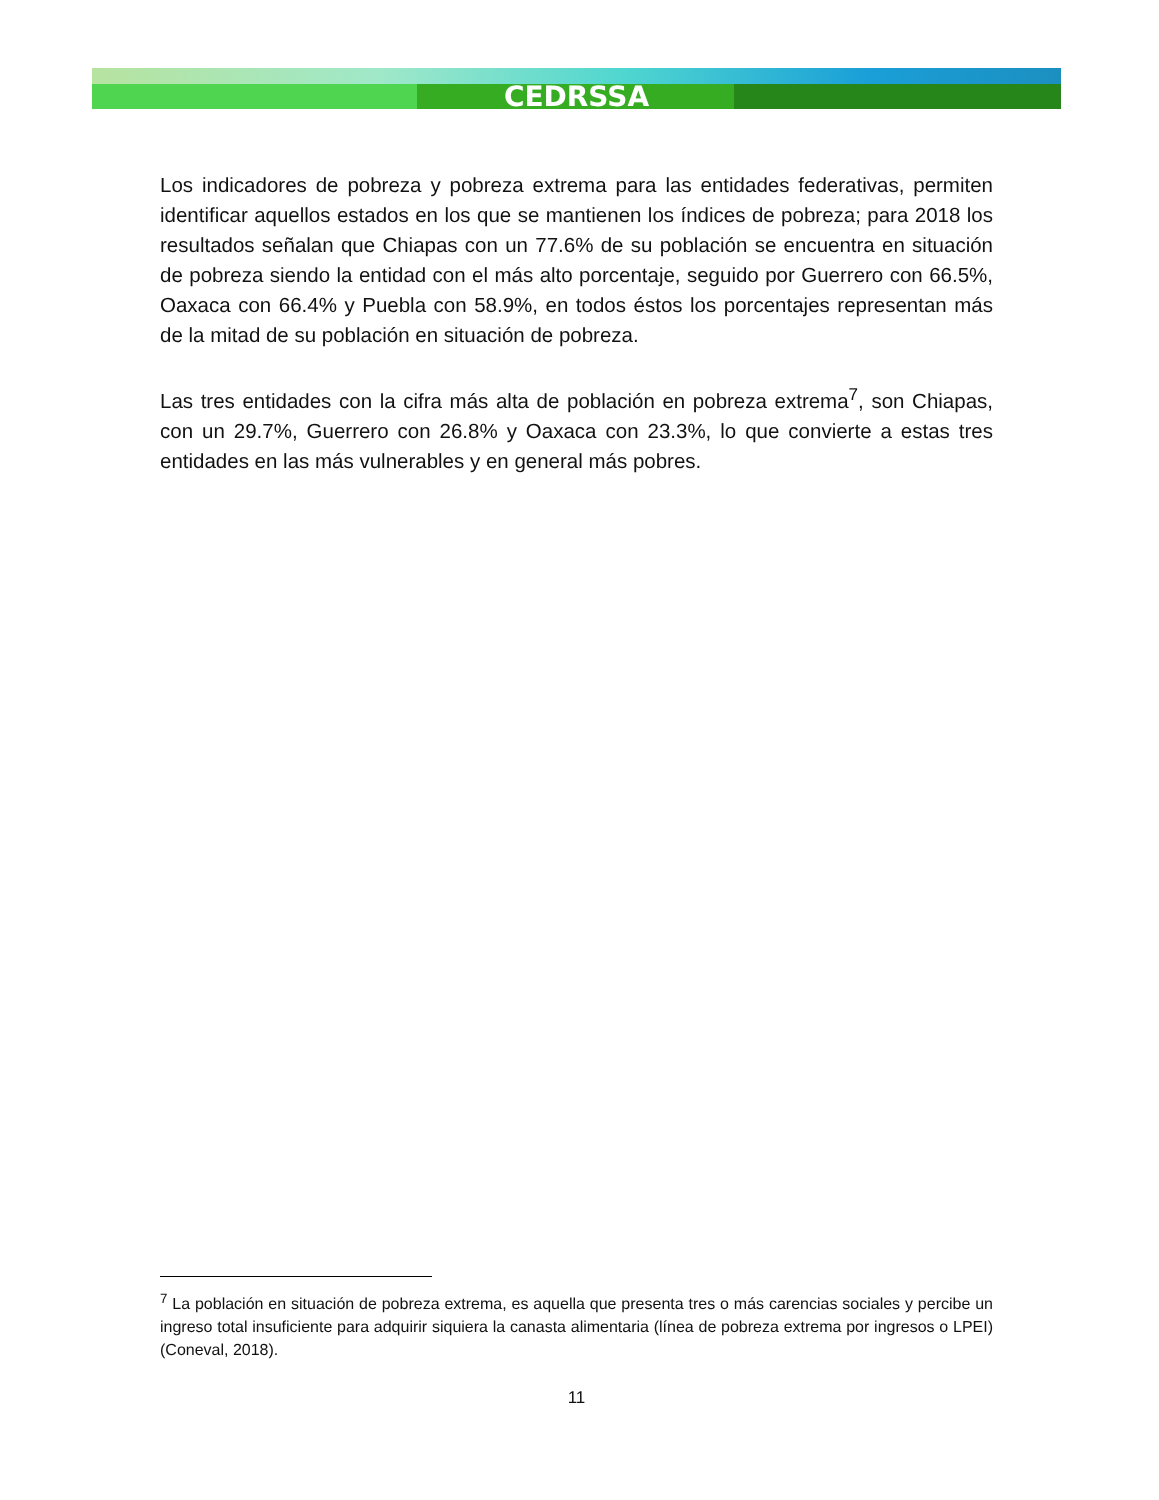CEDRSSA
Los indicadores de pobreza y pobreza extrema para las entidades federativas, permiten identificar aquellos estados en los que se mantienen los índices de pobreza; para 2018 los resultados señalan que Chiapas con un 77.6% de su población se encuentra en situación de pobreza siendo la entidad con el más alto porcentaje, seguido por Guerrero con 66.5%, Oaxaca con 66.4% y Puebla con 58.9%, en todos éstos los porcentajes representan más de la mitad de su población en situación de pobreza.
Las tres entidades con la cifra más alta de población en pobreza extrema<sup>7</sup>, son Chiapas, con un 29.7%, Guerrero con 26.8% y Oaxaca con 23.3%, lo que convierte a estas tres entidades en las más vulnerables y en general más pobres.
<sup>7</sup> La población en situación de pobreza extrema, es aquella que presenta tres o más carencias sociales y percibe un ingreso total insuficiente para adquirir siquiera la canasta alimentaria (línea de pobreza extrema por ingresos o LPEI) (Coneval, 2018).
11